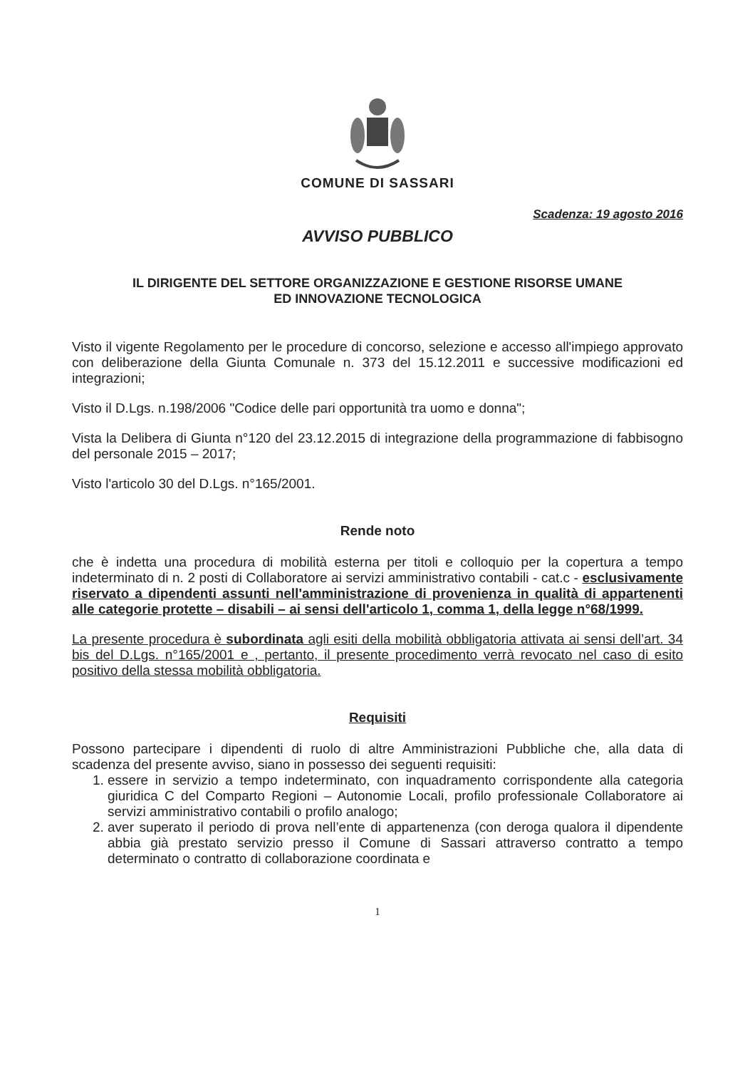COMUNE DI SASSARI
Scadenza: 19 agosto 2016
AVVISO PUBBLICO
IL DIRIGENTE DEL SETTORE ORGANIZZAZIONE E GESTIONE RISORSE UMANE
ED INNOVAZIONE TECNOLOGICA
Visto il vigente Regolamento per le procedure di concorso, selezione e accesso all'impiego approvato con deliberazione della Giunta Comunale n. 373 del 15.12.2011 e successive modificazioni ed integrazioni;
Visto il D.Lgs. n.198/2006 "Codice delle pari opportunità tra uomo e donna";
Vista la Delibera di Giunta n°120 del 23.12.2015 di integrazione della programmazione di fabbisogno del personale 2015 – 2017;
Visto l'articolo 30 del D.Lgs. n°165/2001.
Rende noto
che è indetta una procedura di mobilità esterna per titoli e colloquio per la copertura a tempo indeterminato di n. 2 posti di Collaboratore ai servizi amministrativo contabili - cat.c - esclusivamente riservato a dipendenti assunti nell'amministrazione di provenienza in qualità di appartenenti alle categorie protette – disabili – ai sensi dell'articolo 1, comma 1, della legge n°68/1999.
La presente procedura è subordinata agli esiti della mobilità obbligatoria attivata ai sensi dell’art. 34 bis del D.Lgs. n°165/2001 e , pertanto, il presente procedimento verrà revocato nel caso di esito positivo della stessa mobilità obbligatoria.
Requisiti
Possono partecipare i dipendenti di ruolo di altre Amministrazioni Pubbliche che, alla data di scadenza del presente avviso, siano in possesso dei seguenti requisiti:
1. essere in servizio a tempo indeterminato, con inquadramento corrispondente alla categoria giuridica C del Comparto Regioni – Autonomie Locali, profilo professionale Collaboratore ai servizi amministrativo contabili o profilo analogo;
2. aver superato il periodo di prova nell’ente di appartenenza (con deroga qualora il dipendente abbia già prestato servizio presso il Comune di Sassari attraverso contratto a tempo determinato o contratto di collaborazione coordinata e
1